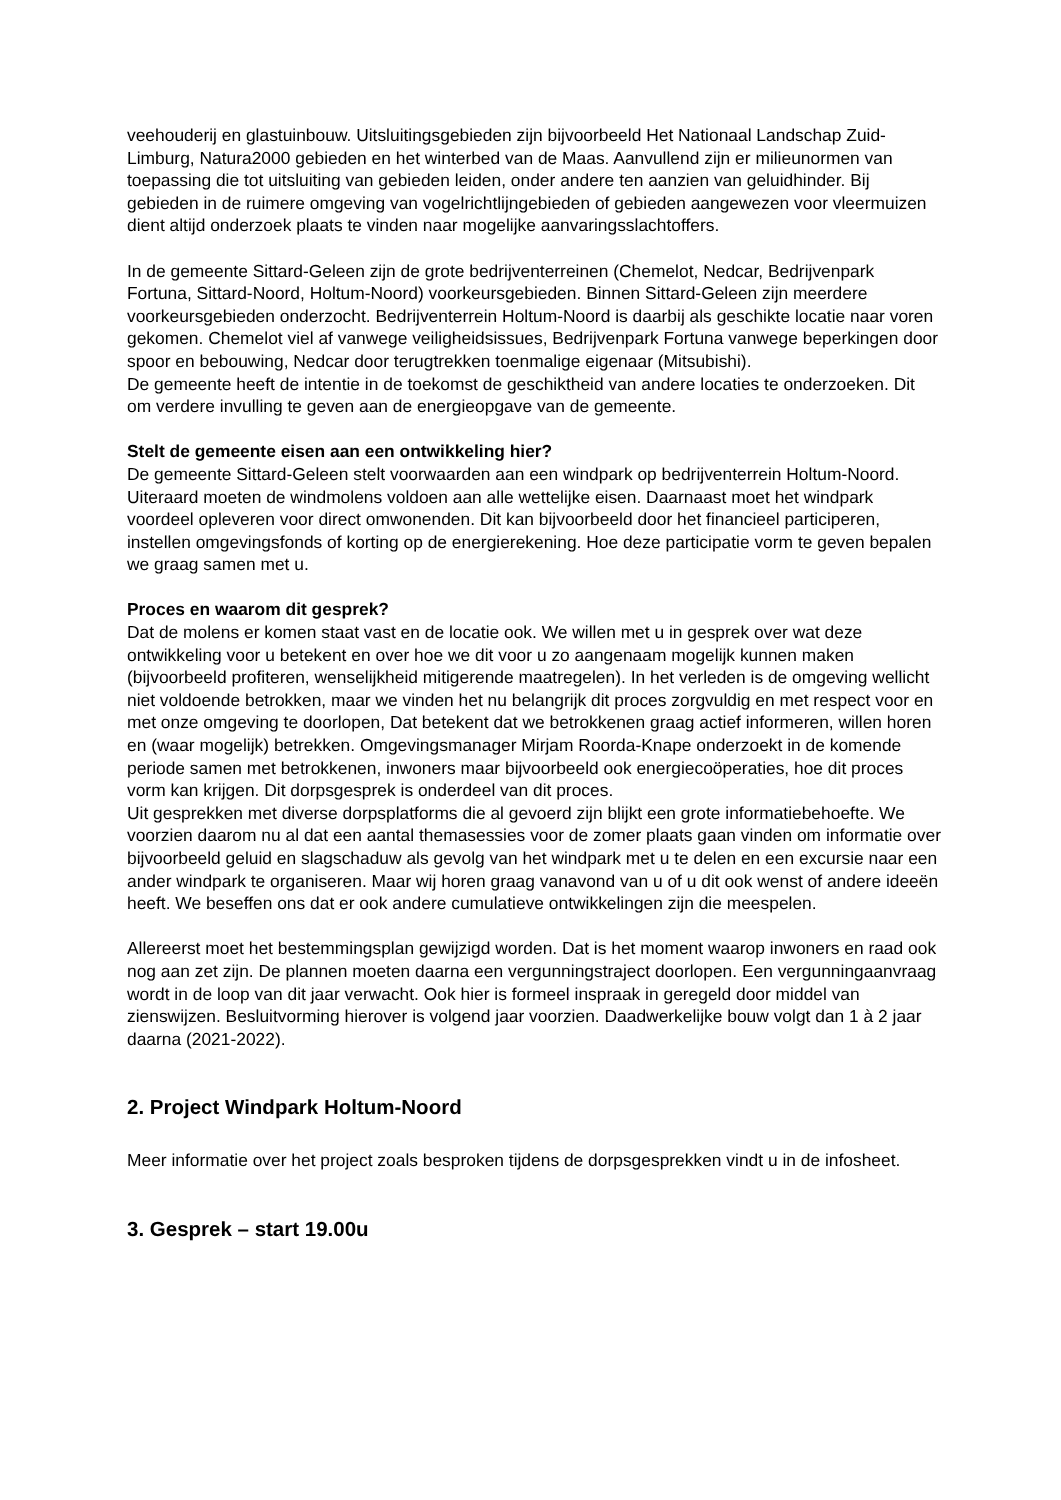veehouderij en glastuinbouw. Uitsluitingsgebieden zijn bijvoorbeeld Het Nationaal Landschap Zuid-Limburg, Natura2000 gebieden en het winterbed van de Maas. Aanvullend zijn er milieunormen van toepassing die tot uitsluiting van gebieden leiden, onder andere ten aanzien van geluidhinder. Bij gebieden in de ruimere omgeving van vogelrichtlijngebieden of gebieden aangewezen voor vleermuizen dient altijd onderzoek plaats te vinden naar mogelijke aanvaringsslachtoffers.
In de gemeente Sittard-Geleen zijn de grote bedrijventerreinen (Chemelot, Nedcar, Bedrijvenpark Fortuna, Sittard-Noord, Holtum-Noord) voorkeursgebieden. Binnen Sittard-Geleen zijn meerdere voorkeursgebieden onderzocht. Bedrijventerrein Holtum-Noord is daarbij als geschikte locatie naar voren gekomen. Chemelot viel af vanwege veiligheidsissues, Bedrijvenpark Fortuna vanwege beperkingen door spoor en bebouwing, Nedcar door terugtrekken toenmalige eigenaar (Mitsubishi).
De gemeente heeft de intentie in de toekomst de geschiktheid van andere locaties te onderzoeken. Dit om verdere invulling te geven aan de energieopgave van de gemeente.
Stelt de gemeente eisen aan een ontwikkeling hier?
De gemeente Sittard-Geleen stelt voorwaarden aan een windpark op bedrijventerrein Holtum-Noord. Uiteraard moeten de windmolens voldoen aan alle wettelijke eisen. Daarnaast moet het windpark voordeel opleveren voor direct omwonenden. Dit kan bijvoorbeeld door het financieel participeren, instellen omgevingsfonds of korting op de energierekening. Hoe deze participatie vorm te geven bepalen we graag samen met u.
Proces en waarom dit gesprek?
Dat de molens er komen staat vast en de locatie ook. We willen met u in gesprek over wat deze ontwikkeling voor u betekent en over hoe we dit voor u zo aangenaam mogelijk kunnen maken (bijvoorbeeld profiteren, wenselijkheid mitigerende maatregelen). In het verleden is de omgeving wellicht niet voldoende betrokken, maar we vinden het nu belangrijk dit proces zorgvuldig en met respect voor en met onze omgeving te doorlopen, Dat betekent dat we betrokkenen graag actief informeren, willen horen en (waar mogelijk) betrekken. Omgevingsmanager Mirjam Roorda-Knape onderzoekt in de komende periode samen met betrokkenen, inwoners maar bijvoorbeeld ook energiecoöperaties, hoe dit proces vorm kan krijgen. Dit dorpsgesprek is onderdeel van dit proces.
Uit gesprekken met diverse dorpsplatforms die al gevoerd zijn blijkt een grote informatiebehoefte. We voorzien daarom nu al dat een aantal themasessies voor de zomer plaats gaan vinden om informatie over bijvoorbeeld geluid en slagschaduw als gevolg van het windpark met u te delen en een excursie naar een ander windpark te organiseren. Maar wij horen graag vanavond van u of u dit ook wenst of andere ideeën heeft. We beseffen ons dat er ook andere cumulatieve ontwikkelingen zijn die meespelen.
Allereerst moet het bestemmingsplan gewijzigd worden. Dat is het moment waarop inwoners en raad ook nog aan zet zijn. De plannen moeten daarna een vergunningstraject doorlopen. Een vergunningaanvraag wordt in de loop van dit jaar verwacht. Ook hier is formeel inspraak in geregeld door middel van zienswijzen. Besluitvorming hierover is volgend jaar voorzien. Daadwerkelijke bouw volgt dan 1 à 2 jaar daarna (2021-2022).
2. Project Windpark Holtum-Noord
Meer informatie over het project zoals besproken tijdens de dorpsgesprekken vindt u in de infosheet.
3. Gesprek – start 19.00u